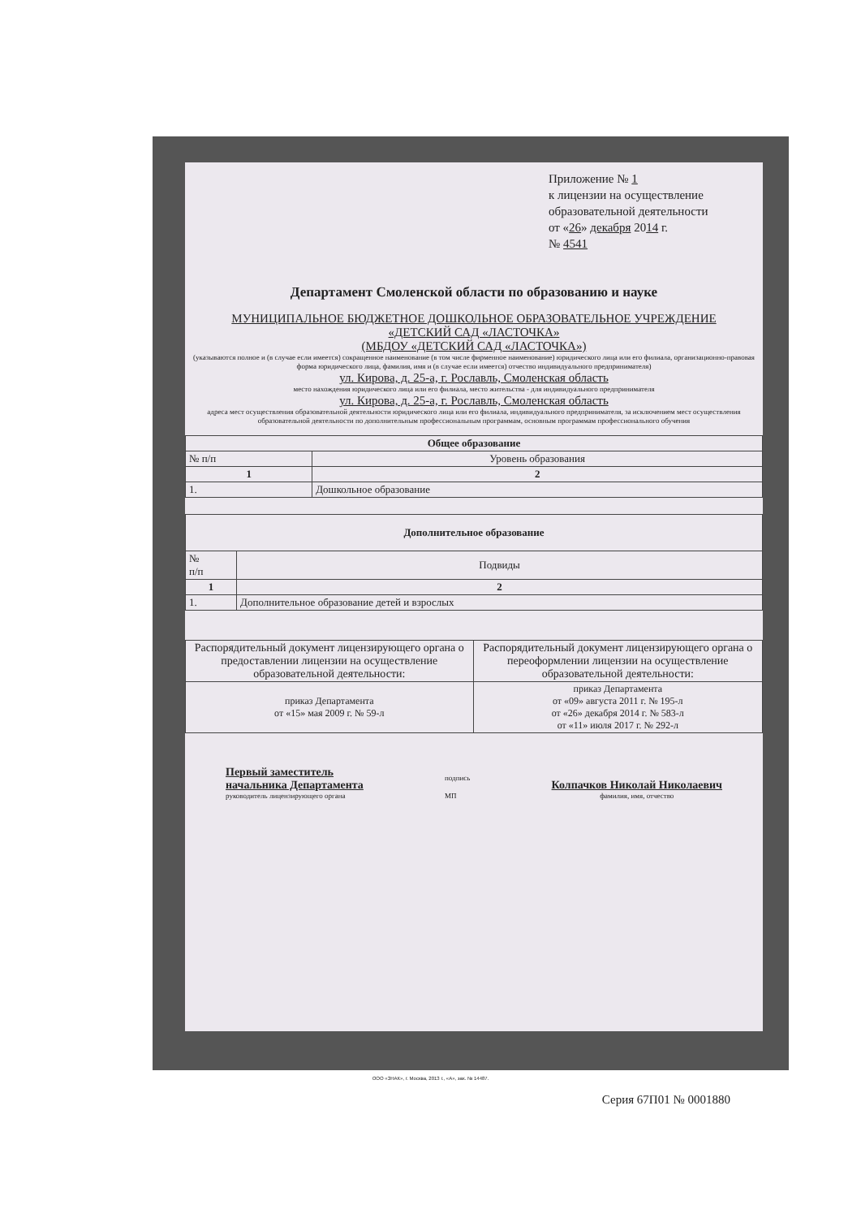Приложение № 1
к лицензии на осуществление образовательной деятельности
от «26» декабря 2014 г.
№ 4541
Департамент Смоленской области по образованию и науке
МУНИЦИПАЛЬНОЕ БЮДЖЕТНОЕ ДОШКОЛЬНОЕ ОБРАЗОВАТЕЛЬНОЕ УЧРЕЖДЕНИЕ
«ДЕТСКИЙ САД «ЛАСТОЧКА»
(МБДОУ «ДЕТСКИЙ САД «ЛАСТОЧКА»)
(указываются полное и (в случае если имеется) сокращенное наименование (в том числе фирменное наименование) юридического лица или его филиала, организационно-правовая форма юридического лица, фамилия, имя и (в случае если имеется) отчество индивидуального предпринимателя)
ул. Кирова, д. 25-а, г. Рославль, Смоленская область
место нахождения юридического лица или его филиала, место жительства - для индивидуального предпринимателя
ул. Кирова, д. 25-а, г. Рославль, Смоленская область
адреса мест осуществления образовательной деятельности юридического лица или его филиала, индивидуального предпринимателя, за исключением мест осуществления образовательной деятельности по дополнительным профессиональным программам, основным программам профессионального обучения
| Общее образование | |
| --- | --- |
| № п/п | Уровень образования |
| 1 | 2 |
| 1. | Дошкольное образование |
| Дополнительное образование | |
| --- | --- |
| № п/п | Подвиды |
| 1 | 2 |
| 1. | Дополнительное образование детей и взрослых |
| Распорядительный документ лицензирующего органа о предоставлении лицензии на осуществление образовательной деятельности: | Распорядительный документ лицензирующего органа о переоформлении лицензии на осуществление образовательной деятельности: |
| приказ Департамента от «15» мая 2009 г. № 59-л | приказ Департамента от «09» августа 2011 г. № 195-л от «26» декабря 2014 г. № 583-л от «11» июля 2017 г. № 292-л |
Первый заместитель
начальника Департамента
руководитель лицензирующего органа
подпись
МП
Колпачков Николай Николаевич
фамилия, имя, отчество
Серия 67П01 № 0001880
ООО «ЗНАК», г. Москва, 2013 г., «А», зак. № 14487.